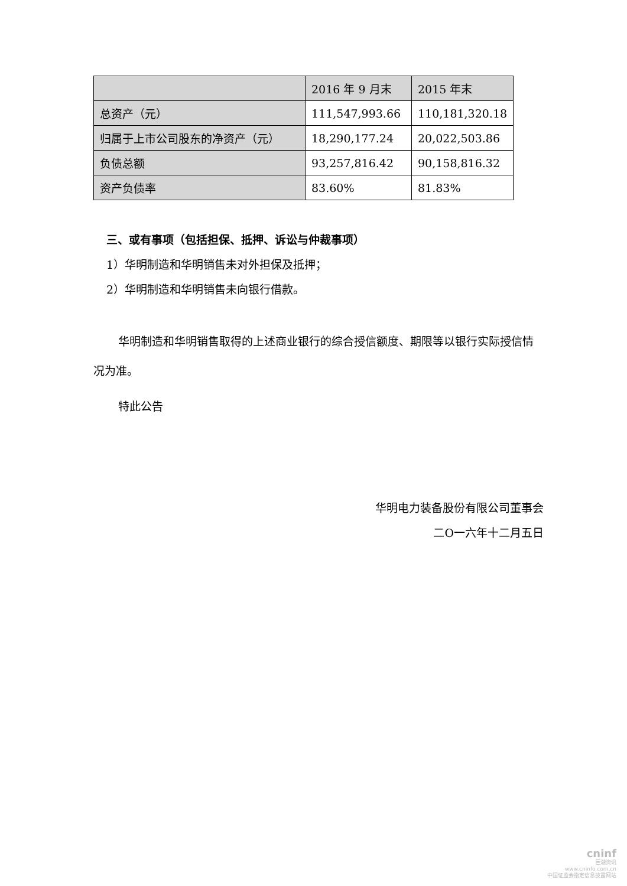| | 2016 年 9 月末 | 2015 年末 |
| --- | --- | --- |
| 总资产（元） | 111,547,993.66 | 110,181,320.18 |
| 归属于上市公司股东的净资产（元） | 18,290,177.24 | 20,022,503.86 |
| 负债总额 | 93,257,816.42 | 90,158,816.32 |
| 资产负债率 | 83.60% | 81.83% |
三、或有事项（包括担保、抵押、诉讼与仲裁事项）
1）华明制造和华明销售未对外担保及抵押；
2）华明制造和华明销售未向银行借款。
华明制造和华明销售取得的上述商业银行的综合授信额度、期限等以银行实际授信情况为准。
特此公告
华明电力装备股份有限公司董事会
二O一六年十二月五日
cninf
巨潮资讯
www.cninfo.com.cn
中国证监会指定信息披露网站